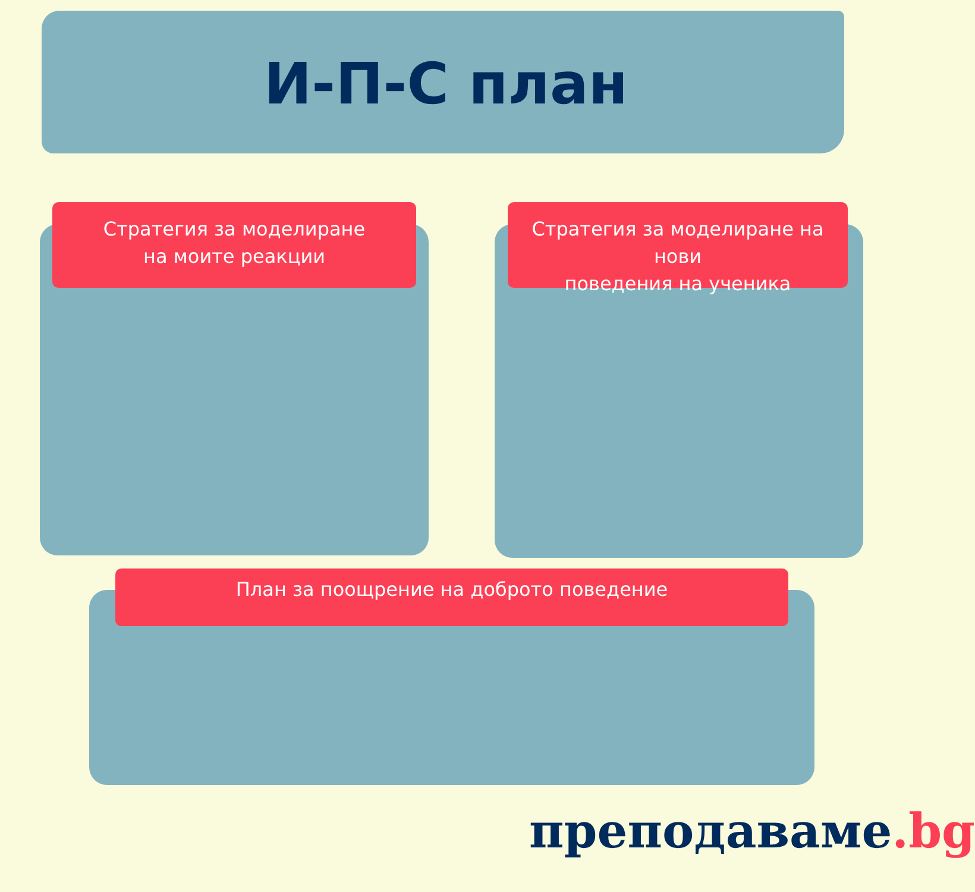И-П-С план
Стратегия за моделиране
на моите реакции
Стратегия за моделиране на нови
поведения на ученика
План за поощрение на доброто поведение
преподаваме.bg